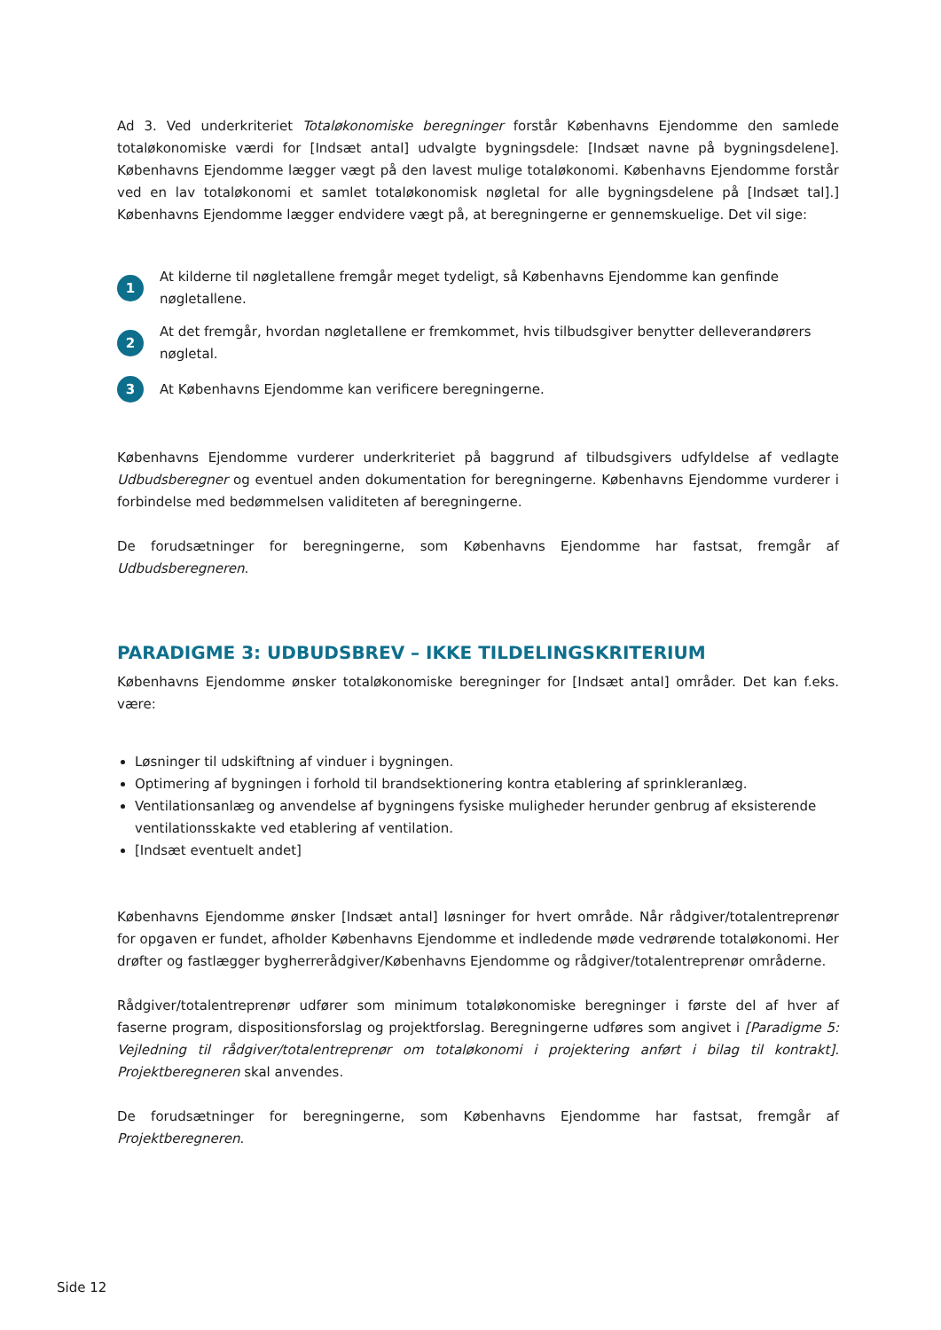Ad 3. Ved underkriteriet Totaløkonomiske beregninger forstår Københavns Ejendomme den samlede totaløkonomiske værdi for [Indsæt antal] udvalgte bygningsdele: [Indsæt navne på bygningsdelene]. Københavns Ejendomme lægger vægt på den lavest mulige totaløkonomi. Københavns Ejendomme forstår ved en lav totaløkonomi et samlet totaløkonomisk nøgletal for alle bygningsdelene på [Indsæt tal].] Københavns Ejendomme lægger endvidere vægt på, at beregningerne er gennemskuelige. Det vil sige:
1 At kilderne til nøgletallene fremgår meget tydeligt, så Københavns Ejendomme kan genfinde nøgletallene.
2 At det fremgår, hvordan nøgletallene er fremkommet, hvis tilbudsgiver benytter delleverandørers nøgletal.
3 At Københavns Ejendomme kan verificere beregningerne.
Københavns Ejendomme vurderer underkriteriet på baggrund af tilbudsgivers udfyldelse af vedlagte Udbudsberegner og eventuel anden dokumentation for beregningerne. Københavns Ejendomme vurderer i forbindelse med bedømmelsen validiteten af beregningerne.
De forudsætninger for beregningerne, som Københavns Ejendomme har fastsat, fremgår af Udbudsberegneren.
PARADIGME 3: UDBUDSBREV – IKKE TILDELINGSKRITERIUM
Københavns Ejendomme ønsker totaløkonomiske beregninger for [Indsæt antal] områder. Det kan f.eks. være:
Løsninger til udskiftning af vinduer i bygningen.
Optimering af bygningen i forhold til brandsektionering kontra etablering af sprinkleranlæg.
Ventilationsanlæg og anvendelse af bygningens fysiske muligheder herunder genbrug af eksisterende ventilationsskakte ved etablering af ventilation.
[Indsæt eventuelt andet]
Københavns Ejendomme ønsker [Indsæt antal] løsninger for hvert område. Når rådgiver/totalentreprenør for opgaven er fundet, afholder Københavns Ejendomme et indledende møde vedrørende totaløkonomi. Her drøfter og fastlægger bygherrerådgiver/Københavns Ejendomme og rådgiver/totalentreprenør områderne.
Rådgiver/totalentreprenør udfører som minimum totaløkonomiske beregninger i første del af hver af faserne program, dispositionsforslag og projektforslag. Beregningerne udføres som angivet i [Paradigme 5: Vejledning til rådgiver/totalentreprenør om totaløkonomi i projektering anført i bilag til kontrakt]. Projektberegneren skal anvendes.
De forudsætninger for beregningerne, som Københavns Ejendomme har fastsat, fremgår af Projektberegneren.
Side 12